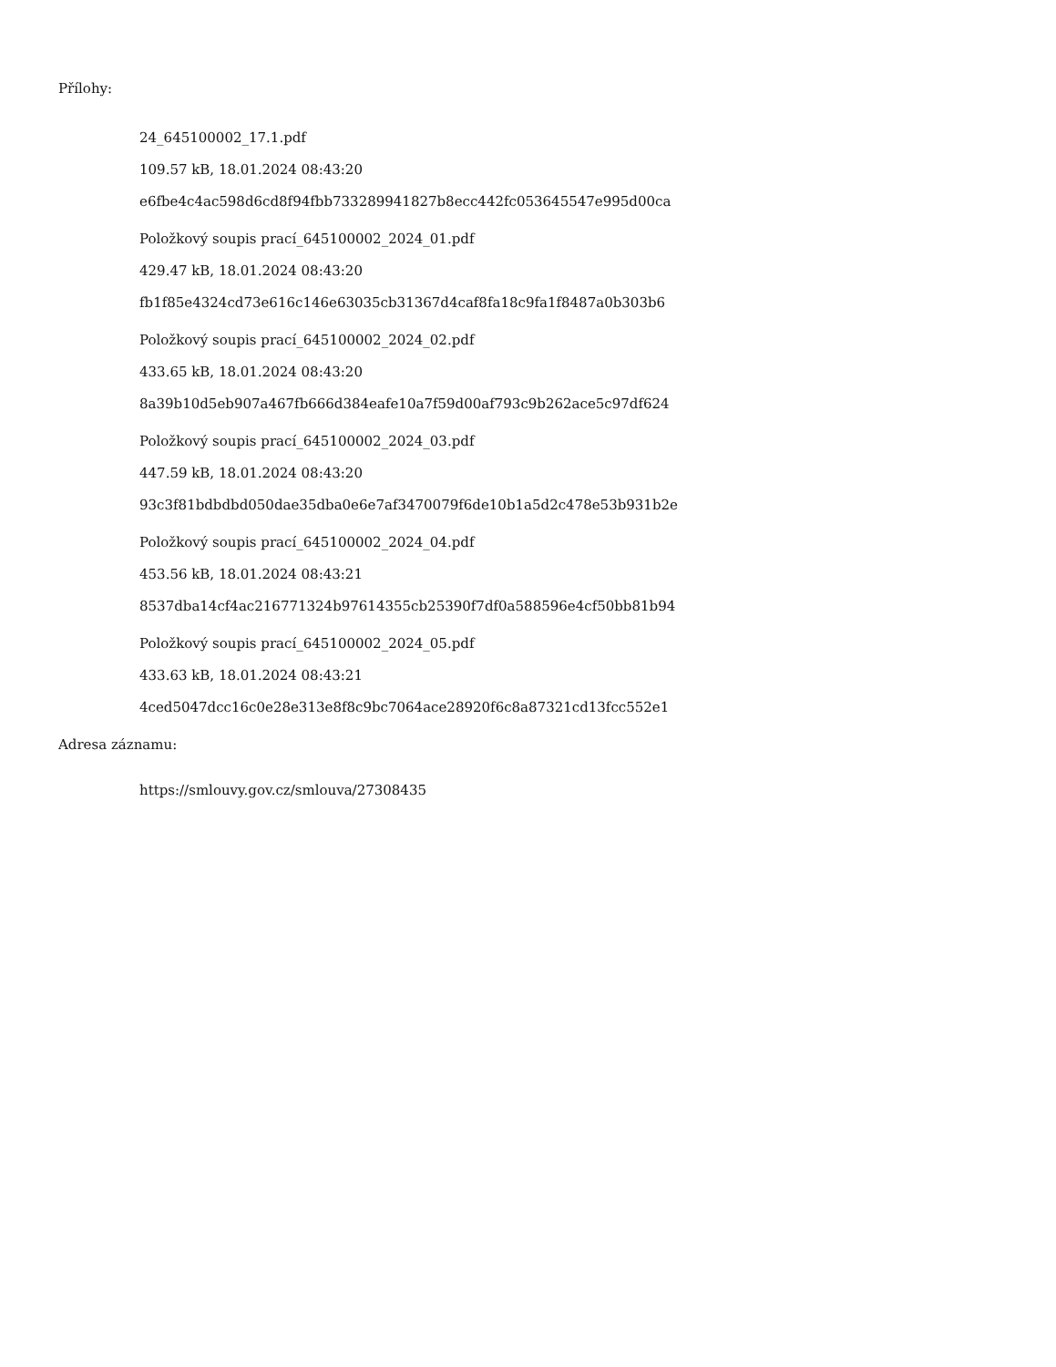Přílohy:
24_645100002_17.1.pdf
109.57 kB, 18.01.2024 08:43:20
e6fbe4c4ac598d6cd8f94fbb733289941827b8ecc442fc053645547e995d00ca
Položkový soupis prací_645100002_2024_01.pdf
429.47 kB, 18.01.2024 08:43:20
fb1f85e4324cd73e616c146e63035cb31367d4caf8fa18c9fa1f8487a0b303b6
Položkový soupis prací_645100002_2024_02.pdf
433.65 kB, 18.01.2024 08:43:20
8a39b10d5eb907a467fb666d384eafe10a7f59d00af793c9b262ace5c97df624
Položkový soupis prací_645100002_2024_03.pdf
447.59 kB, 18.01.2024 08:43:20
93c3f81bdbdbd050dae35dba0e6e7af3470079f6de10b1a5d2c478e53b931b2e
Položkový soupis prací_645100002_2024_04.pdf
453.56 kB, 18.01.2024 08:43:21
8537dba14cf4ac216771324b97614355cb25390f7df0a588596e4cf50bb81b94
Položkový soupis prací_645100002_2024_05.pdf
433.63 kB, 18.01.2024 08:43:21
4ced5047dcc16c0e28e313e8f8c9bc7064ace28920f6c8a87321cd13fcc552e1
Adresa záznamu:
https://smlouvy.gov.cz/smlouva/27308435